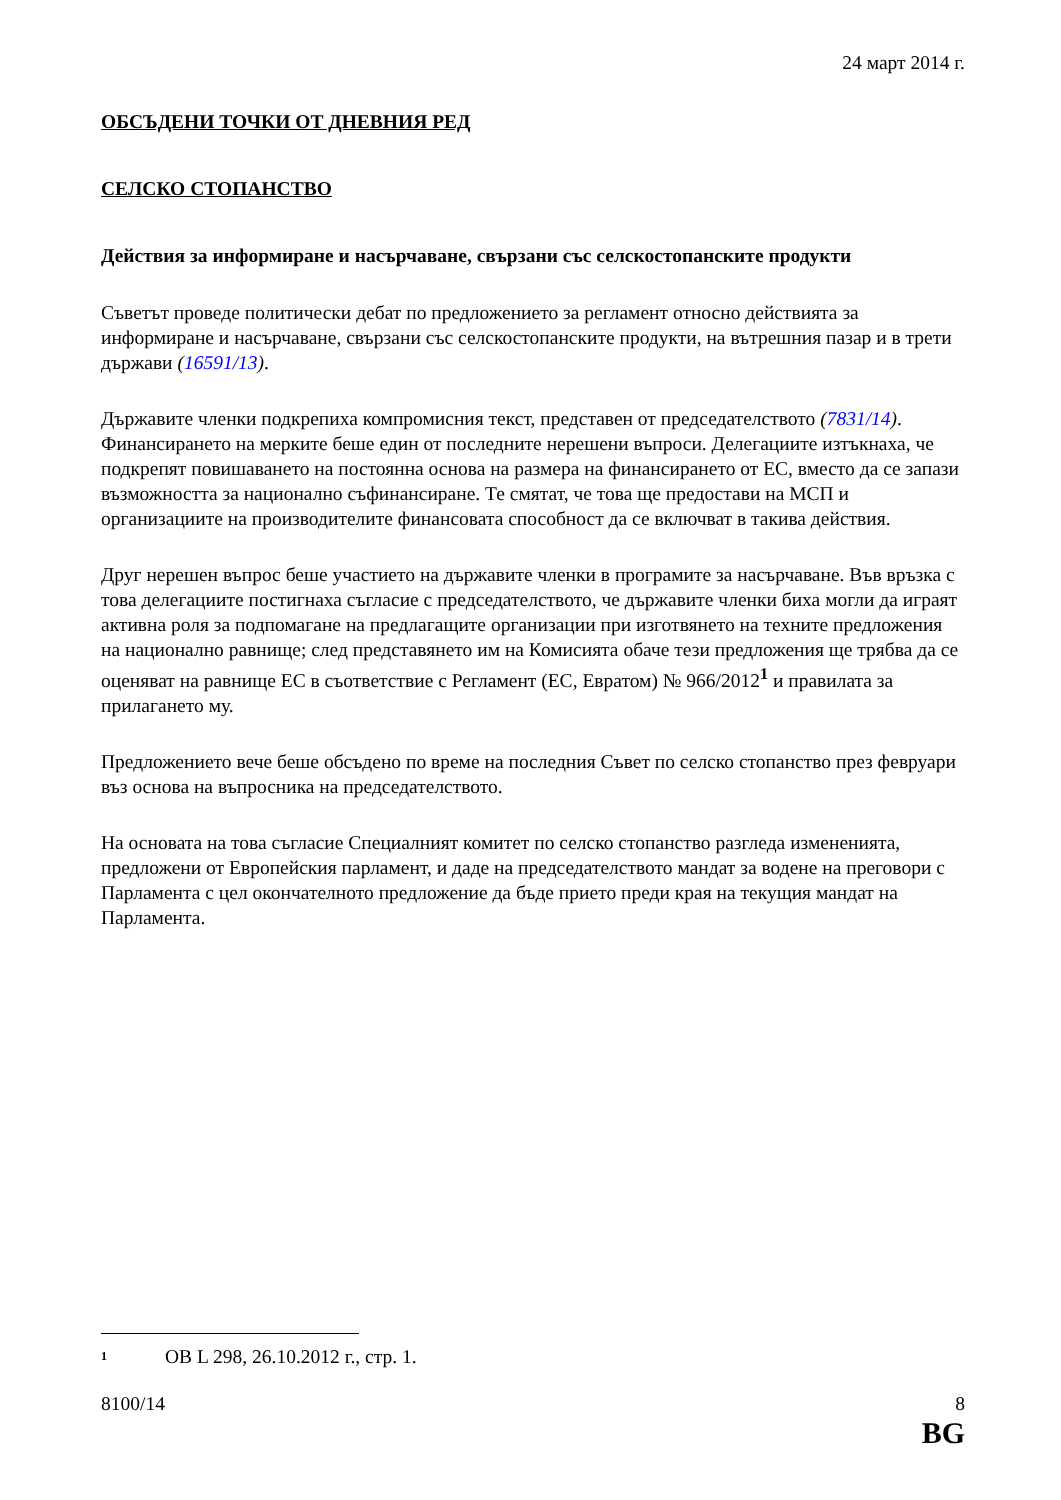24 март 2014 г.
ОБСЪДЕНИ ТОЧКИ ОТ ДНЕВНИЯ РЕД
СЕЛСКО СТОПАНСТВО
Действия за информиране и насърчаване, свързани със селскостопанските продукти
Съветът проведе политически дебат по предложението за регламент относно действията за информиране и насърчаване, свързани със селскостопанските продукти, на вътрешния пазар и в трети държави (16591/13).
Държавите членки подкрепиха компромисния текст, представен от председателството (7831/14). Финансирането на мерките беше един от последните нерешени въпроси. Делегациите изтъкнаха, че подкрепят повишаването на постоянна основа на размера на финансирането от ЕС, вместо да се запази възможността за национално съфинансиране. Те смятат, че това ще предостави на МСП и организациите на производителите финансовата способност да се включват в такива действия.
Друг нерешен въпрос беше участието на държавите членки в програмите за насърчаване. Във връзка с това делегациите постигнаха съгласие с председателството, че държавите членки биха могли да играят активна роля за подпомагане на предлагащите организации при изготвянето на техните предложения на национално равнище; след представянето им на Комисията обаче тези предложения ще трябва да се оценяват на равнище ЕС в съответствие с Регламент (ЕС, Евратом) № 966/2012<sup>1</sup> и правилата за прилагането му.
Предложението вече беше обсъдено по време на последния Съвет по селско стопанство през февруари въз основа на въпросника на председателството.
На основата на това съгласие Специалният комитет по селско стопанство разгледа измененията, предложени от Европейския парламент, и даде на председателството мандат за водене на преговори с Парламента с цел окончателното предложение да бъде прието преди края на текущия мандат на Парламента.
<sup>1</sup> ОВ L 298, 26.10.2012 г., стр. 1.
8100/14 8
BG